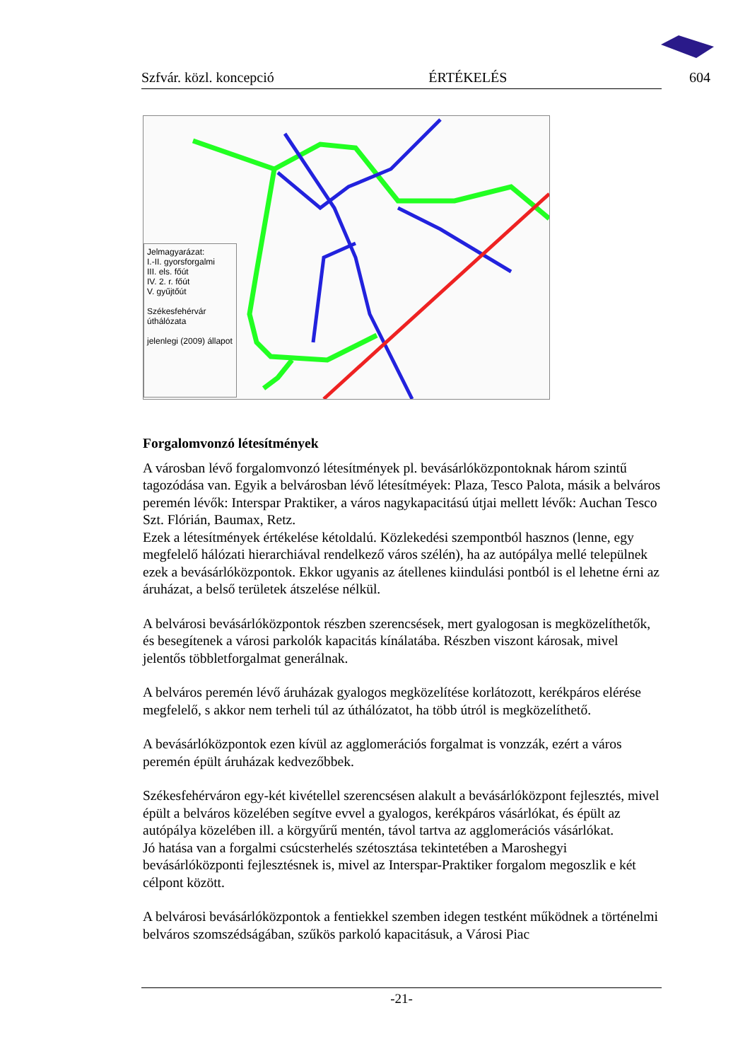Szfvár. közl. koncepció ÉRTÉKELÉS 604
Jelmagyarázat:
I.-II. gyorsforgalmi
III. els. főút
IV. 2. r. főút
V. gyűjtőút
Székesfehérvár úthálózata
jelenlegi (2009) állapot
Forgalomvonzó létesítmények
A városban lévő forgalomvonzó létesítmények pl. bevásárlóközpontoknak három szintű tagozódása van. Egyik a belvárosban lévő létesítméyek: Plaza, Tesco Palota, másik a belváros peremén lévők: Interspar Praktiker, a város nagykapacitású útjai mellett lévők: Auchan Tesco Szt. Flórián, Baumax, Retz.
Ezek a létesítmények értékelése kétoldalú. Közlekedési szempontból hasznos (lenne, egy megfelelő hálózati hierarchiával rendelkező város szélén), ha az autópálya mellé települnek ezek a bevásárlóközpontok. Ekkor ugyanis az átellenes kiindulási pontból is el lehetne érni az áruházat, a belső területek átszelése nélkül.
A belvárosi bevásárlóközpontok részben szerencsések, mert gyalogosan is megközelíthetők, és besegítenek a városi parkolók kapacitás kínálatába. Részben viszont károsak, mivel jelentős többletforgalmat generálnak.
A belváros peremén lévő áruházak gyalogos megközelítése korlátozott, kerékpáros elérése megfelelő, s akkor nem terheli túl az úthálózatot, ha több útról is megközelíthető.
A bevásárlóközpontok ezen kívül az agglomerációs forgalmat is vonzzák, ezért a város peremén épült áruházak kedvezőbbek.
Székesfehérváron egy-két kivétellel szerencsésen alakult a bevásárlóközpont fejlesztés, mivel épült a belváros közelében segítve evvel a gyalogos, kerékpáros vásárlókat, és épült az autópálya közelében ill. a körgyűrű mentén, távol tartva az agglomerációs vásárlókat.
Jó hatása van a forgalmi csúcsterhelés szétosztása tekintetében a Maroshegyi bevásárlóközponti fejlesztésnek is, mivel az Interspar-Praktiker forgalom megoszlik e két célpont között.
A belvárosi bevásárlóközpontok a fentiekkel szemben idegen testként működnek a történelmi belváros szomszédságában, szűkös parkoló kapacitásuk, a Városi Piac
-21-